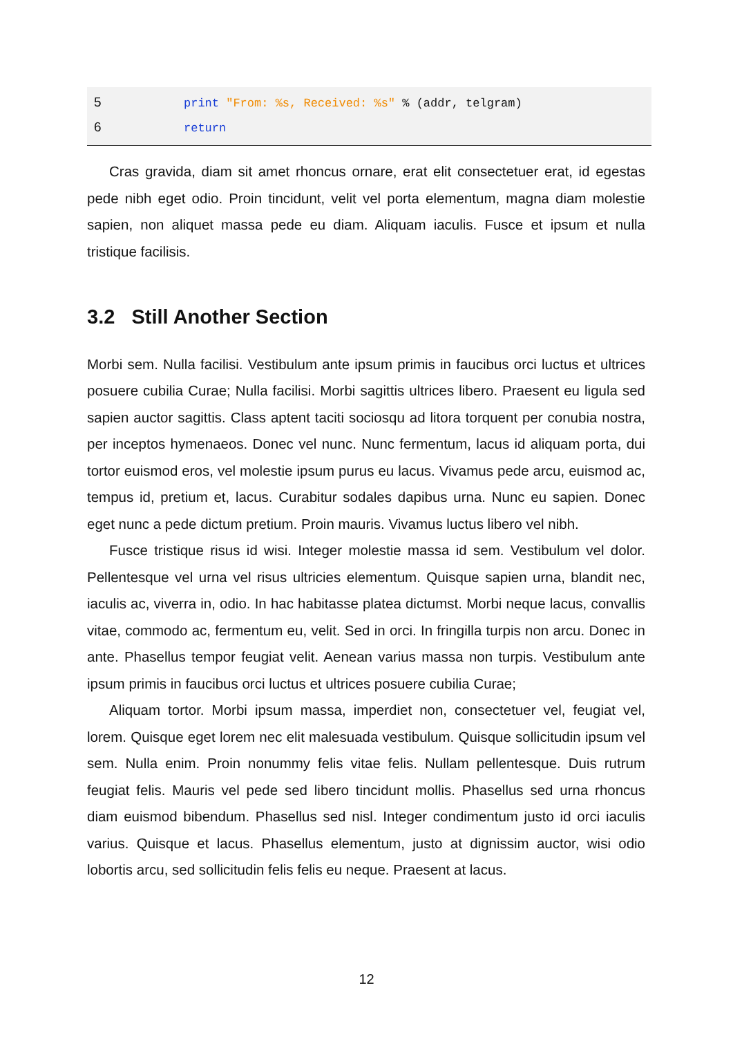5 print "From: %s, Received: %s" % (addr, telgram)
6 return
Cras gravida, diam sit amet rhoncus ornare, erat elit consectetuer erat, id egestas pede nibh eget odio. Proin tincidunt, velit vel porta elementum, magna diam molestie sapien, non aliquet massa pede eu diam. Aliquam iaculis. Fusce et ipsum et nulla tristique facilisis.
3.2 Still Another Section
Morbi sem. Nulla facilisi. Vestibulum ante ipsum primis in faucibus orci luctus et ultrices posuere cubilia Curae; Nulla facilisi. Morbi sagittis ultrices libero. Praesent eu ligula sed sapien auctor sagittis. Class aptent taciti sociosqu ad litora torquent per conubia nostra, per inceptos hymenaeos. Donec vel nunc. Nunc fermentum, lacus id aliquam porta, dui tortor euismod eros, vel molestie ipsum purus eu lacus. Vivamus pede arcu, euismod ac, tempus id, pretium et, lacus. Curabitur sodales dapibus urna. Nunc eu sapien. Donec eget nunc a pede dictum pretium. Proin mauris. Vivamus luctus libero vel nibh.
Fusce tristique risus id wisi. Integer molestie massa id sem. Vestibulum vel dolor. Pellentesque vel urna vel risus ultricies elementum. Quisque sapien urna, blandit nec, iaculis ac, viverra in, odio. In hac habitasse platea dictumst. Morbi neque lacus, convallis vitae, commodo ac, fermentum eu, velit. Sed in orci. In fringilla turpis non arcu. Donec in ante. Phasellus tempor feugiat velit. Aenean varius massa non turpis. Vestibulum ante ipsum primis in faucibus orci luctus et ultrices posuere cubilia Curae;
Aliquam tortor. Morbi ipsum massa, imperdiet non, consectetuer vel, feugiat vel, lorem. Quisque eget lorem nec elit malesuada vestibulum. Quisque sollicitudin ipsum vel sem. Nulla enim. Proin nonummy felis vitae felis. Nullam pellentesque. Duis rutrum feugiat felis. Mauris vel pede sed libero tincidunt mollis. Phasellus sed urna rhoncus diam euismod bibendum. Phasellus sed nisl. Integer condimentum justo id orci iaculis varius. Quisque et lacus. Phasellus elementum, justo at dignissim auctor, wisi odio lobortis arcu, sed sollicitudin felis felis eu neque. Praesent at lacus.
12